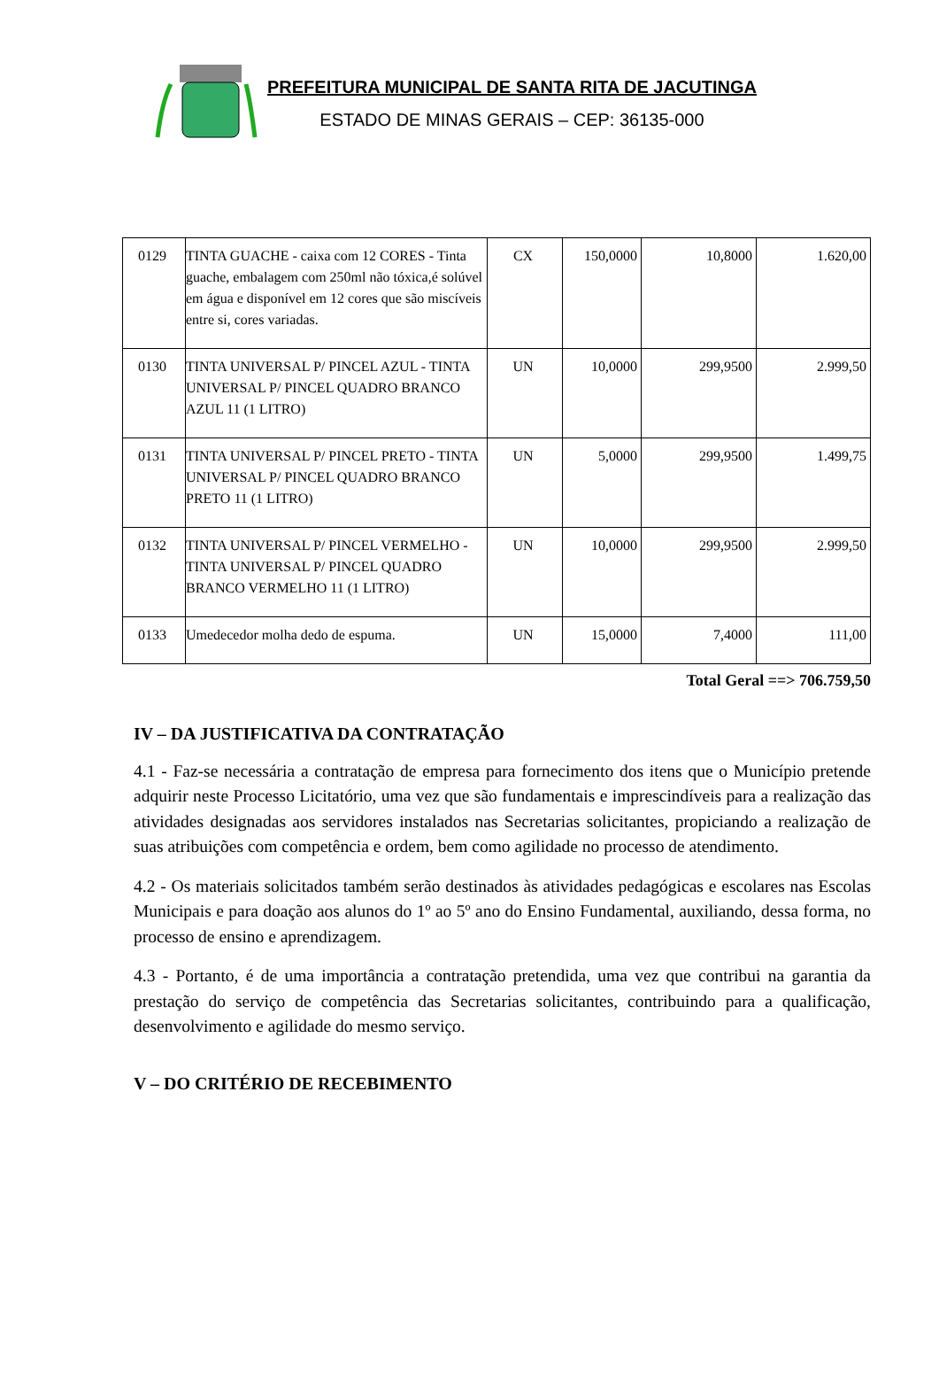PREFEITURA MUNICIPAL DE SANTA RITA DE JACUTINGA
ESTADO DE MINAS GERAIS – CEP: 36135-000
| 0129 | TINTA GUACHE - caixa com 12 CORES - Tinta guache, embalagem com 250ml não tóxica,é solúvel em água e disponível em 12 cores que são miscíveis entre si, cores variadas. | CX | 150,0000 | 10,8000 | 1.620,00 |
| 0130 | TINTA UNIVERSAL P/ PINCEL AZUL - TINTA UNIVERSAL P/ PINCEL QUADRO BRANCO AZUL 11 (1 LITRO) | UN | 10,0000 | 299,9500 | 2.999,50 |
| 0131 | TINTA UNIVERSAL P/ PINCEL PRETO - TINTA UNIVERSAL P/ PINCEL QUADRO BRANCO PRETO 11 (1 LITRO) | UN | 5,0000 | 299,9500 | 1.499,75 |
| 0132 | TINTA UNIVERSAL P/ PINCEL VERMELHO - TINTA UNIVERSAL P/ PINCEL QUADRO BRANCO VERMELHO 11 (1 LITRO) | UN | 10,0000 | 299,9500 | 2.999,50 |
| 0133 | Umedecedor molha dedo de espuma. | UN | 15,0000 | 7,4000 | 111,00 |
Total Geral ==> 706.759,50
IV – DA JUSTIFICATIVA DA CONTRATAÇÃO
4.1 - Faz-se necessária a contratação de empresa para fornecimento dos itens que o Município pretende adquirir neste Processo Licitatório, uma vez que são fundamentais e imprescindíveis para a realização das atividades designadas aos servidores instalados nas Secretarias solicitantes, propiciando a realização de suas atribuições com competência e ordem, bem como agilidade no processo de atendimento.
4.2 - Os materiais solicitados também serão destinados às atividades pedagógicas e escolares nas Escolas Municipais e para doação aos alunos do 1º ao 5º ano do Ensino Fundamental, auxiliando, dessa forma, no processo de ensino e aprendizagem.
4.3 - Portanto, é de uma importância a contratação pretendida, uma vez que contribui na garantia da prestação do serviço de competência das Secretarias solicitantes, contribuindo para a qualificação, desenvolvimento e agilidade do mesmo serviço.
V – DO CRITÉRIO DE RECEBIMENTO